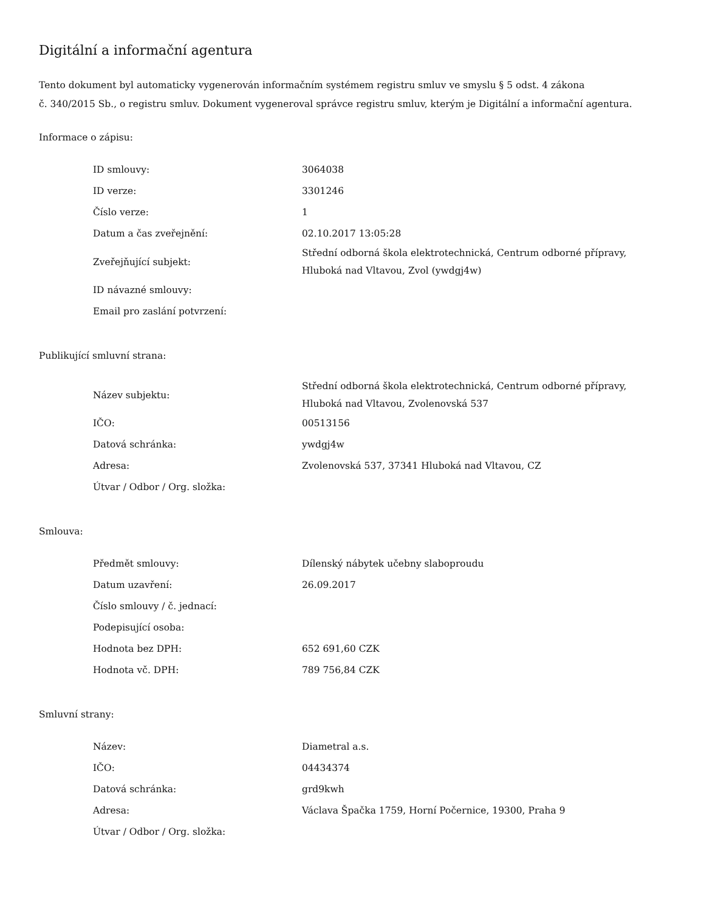Digitální a informační agentura
Tento dokument byl automaticky vygenerován informačním systémem registru smluv ve smyslu § 5 odst. 4 zákona
č. 340/2015 Sb., o registru smluv. Dokument vygeneroval správce registru smluv, kterým je Digitální a informační agentura.
Informace o zápisu:
| ID smlouvy: | 3064038 |
| ID verze: | 3301246 |
| Číslo verze: | 1 |
| Datum a čas zveřejnění: | 02.10.2017 13:05:28 |
| Zveřejňující subjekt: | Střední odborná škola elektrotechnická, Centrum odborné přípravy, Hluboká nad Vltavou, Zvol (ywdgj4w) |
| ID návazné smlouvy: | |
| Email pro zaslání potvrzení: | |
Publikující smluvní strana:
| Název subjektu: | Střední odborná škola elektrotechnická, Centrum odborné přípravy, Hluboká nad Vltavou, Zvolenovská 537 |
| IČO: | 00513156 |
| Datová schránka: | ywdgj4w |
| Adresa: | Zvolenovská 537, 37341 Hluboká nad Vltavou, CZ |
| Útvar / Odbor / Org. složka: | |
Smlouva:
| Předmět smlouvy: | Dílenský nábytek učebny slaboproudu |
| Datum uzavření: | 26.09.2017 |
| Číslo smlouvy / č. jednací: | |
| Podepisující osoba: | |
| Hodnota bez DPH: | 652 691,60 CZK |
| Hodnota vč. DPH: | 789 756,84 CZK |
Smluvní strany:
| Název: | Diametral a.s. |
| IČO: | 04434374 |
| Datová schránka: | grd9kwh |
| Adresa: | Václava Špačka 1759, Horní Počernice, 19300, Praha 9 |
| Útvar / Odbor / Org. složka: | |